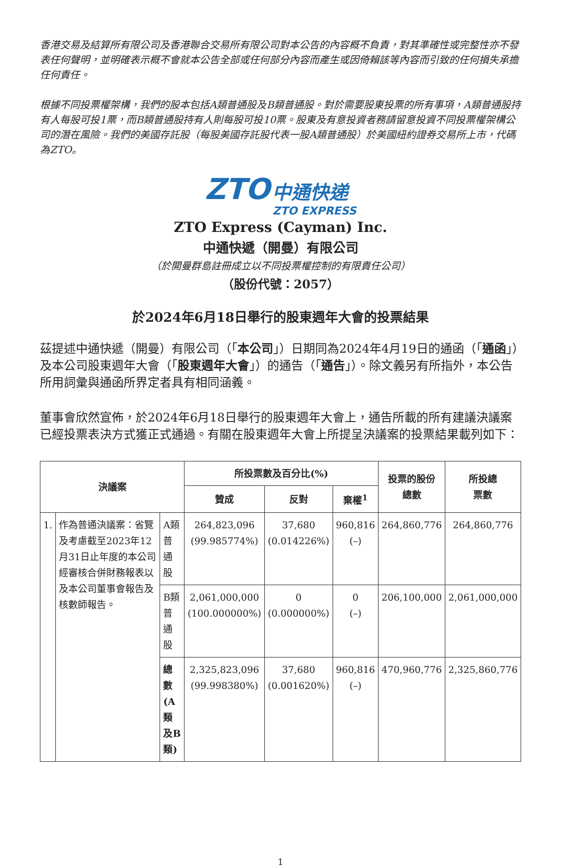香港交易及結算所有限公司及香港聯合交易所有限公司對本公告的內容概不負責，對其準確性或完整性亦不發表任何聲明，並明確表示概不會就本公告全部或任何部分內容而產生或因倚賴該等內容而引致的任何損失承擔任何責任。
根據不同投票權架構，我們的股本包括A類普通股及B類普通股。對於需要股東投票的所有事項，A類普通股持有人每股可投1票，而B類普通股持有人則每股可投10票。股東及有意投資者務請留意投資不同投票權架構公司的潛在風險。我們的美國存託股（每股美國存託股代表一股A類普通股）於美國紐約證券交易所上市，代碼為ZTO。
ZTO 中通快递
ZTO EXPRESS
ZTO Express (Cayman) Inc.
中通快遞（開曼）有限公司
（於開曼群島註冊成立以不同投票權控制的有限責任公司）
（股份代號：2057）
於2024年6月18日舉行的股東週年大會的投票結果
茲提述中通快遞（開曼）有限公司（「本公司」）日期同為2024年4月19日的通函（「通函」）及本公司股東週年大會（「股東週年大會」）的通告（「通告」）。除文義另有所指外，本公告所用詞彙與通函所界定者具有相同涵義。
董事會欣然宣佈，於2024年6月18日舉行的股東週年大會上，通告所載的所有建議決議案已經投票表決方式獲正式通過。有關在股東週年大會上所提呈決議案的投票結果載列如下：
| 決議案 | | | 所投票數及百分比(%) | | | 投票的股份 總數 | 所投總 票數 |
| --- | --- | --- | --- | --- | --- | --- | --- |
| | | | 贊成 | 反對 | 棄權<sup>1</sup> | | |
| 1. | 作為普通決議案：省覽及考慮截至2023年12月31日止年度的本公司經審核合併財務報表以及本公司董事會報告及核數師報告。 | A類 普通股 | 264,823,096 (99.985774%) | 37,680 (0.014226%) | 960,816 (–) | 264,860,776 | 264,860,776 |
| | | B類 普通股 | 2,061,000,000 (100.000000%) | 0 (0.000000%) | 0 (–) | 206,100,000 | 2,061,000,000 |
| | | 總數(A 類及B類) | 2,325,823,096 (99.998380%) | 37,680 (0.001620%) | 960,816 (–) | 470,960,776 | 2,325,860,776 |
1